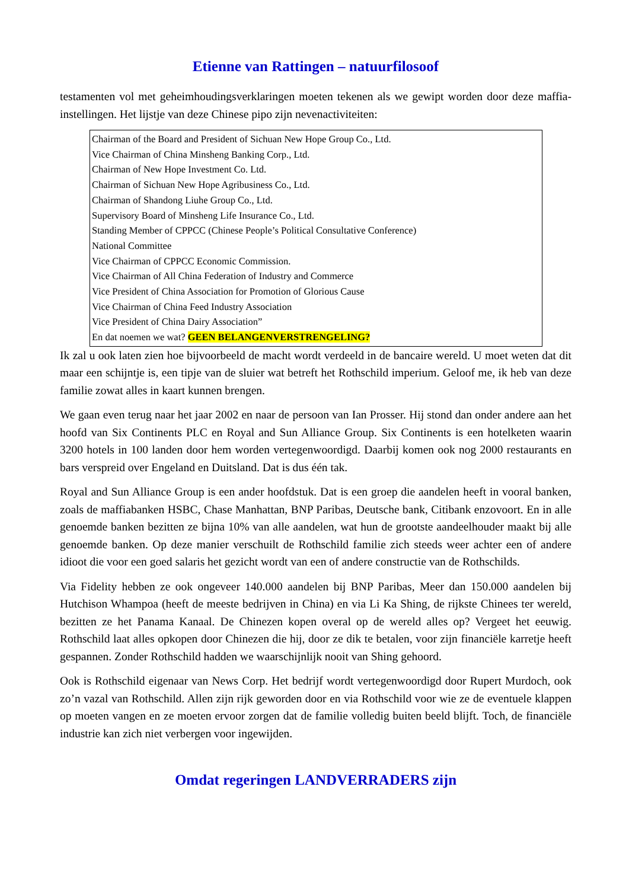Etienne van Rattingen – natuurfilosoof
testamenten vol met geheimhoudingsverklaringen moeten tekenen als we gewipt worden door deze maffia-instellingen. Het lijstje van deze Chinese pipo zijn nevenactiviteiten:
Chairman of the Board and President of Sichuan New Hope Group Co., Ltd.
Vice Chairman of China Minsheng Banking Corp., Ltd.
Chairman of New Hope Investment Co. Ltd.
Chairman of Sichuan New Hope Agribusiness Co., Ltd.
Chairman of Shandong Liuhe Group Co., Ltd.
Supervisory Board of Minsheng Life Insurance Co., Ltd.
Standing Member of CPPCC (Chinese People’s Political Consultative Conference)
National Committee
Vice Chairman of CPPCC Economic Commission.
Vice Chairman of All China Federation of Industry and Commerce
Vice President of China Association for Promotion of Glorious Cause
Vice Chairman of China Feed Industry Association
Vice President of China Dairy Association”
En dat noemen we wat? GEEN BELANGENVERSTRENGELING?
Ik zal u ook laten zien hoe bijvoorbeeld de macht wordt verdeeld in de bancaire wereld. U moet weten dat dit maar een schijntje is, een tipje van de sluier wat betreft het Rothschild imperium. Geloof me, ik heb van deze familie zowat alles in kaart kunnen brengen.
We gaan even terug naar het jaar 2002 en naar de persoon van Ian Prosser. Hij stond dan onder andere aan het hoofd van Six Continents PLC en Royal and Sun Alliance Group. Six Continents is een hotelketen waarin 3200 hotels in 100 landen door hem worden vertegenwoordigd. Daarbij komen ook nog 2000 restaurants en bars verspreid over Engeland en Duitsland. Dat is dus één tak.
Royal and Sun Alliance Group is een ander hoofdstuk. Dat is een groep die aandelen heeft in vooral banken, zoals de maffiabanken HSBC, Chase Manhattan, BNP Paribas, Deutsche bank, Citibank enzovoort. En in alle genoemde banken bezitten ze bijna 10% van alle aandelen, wat hun de grootste aandeelhouder maakt bij alle genoemde banken. Op deze manier verschuilt de Rothschild familie zich steeds weer achter een of andere idioot die voor een goed salaris het gezicht wordt van een of andere constructie van de Rothschilds.
Via Fidelity hebben ze ook ongeveer 140.000 aandelen bij BNP Paribas, Meer dan 150.000 aandelen bij Hutchison Whampoa (heeft de meeste bedrijven in China) en via Li Ka Shing, de rijkste Chinees ter wereld, bezitten ze het Panama Kanaal. De Chinezen kopen overal op de wereld alles op? Vergeet het eeuwig. Rothschild laat alles opkopen door Chinezen die hij, door ze dik te betalen, voor zijn financiële karretje heeft gespannen. Zonder Rothschild hadden we waarschijnlijk nooit van Shing gehoord.
Ook is Rothschild eigenaar van News Corp. Het bedrijf wordt vertegenwoordigd door Rupert Murdoch, ook zo’n vazal van Rothschild. Allen zijn rijk geworden door en via Rothschild voor wie ze de eventuele klappen op moeten vangen en ze moeten ervoor zorgen dat de familie volledig buiten beeld blijft. Toch, de financiële industrie kan zich niet verbergen voor ingewijden.
Omdat regeringen LANDVERRADERS zijn